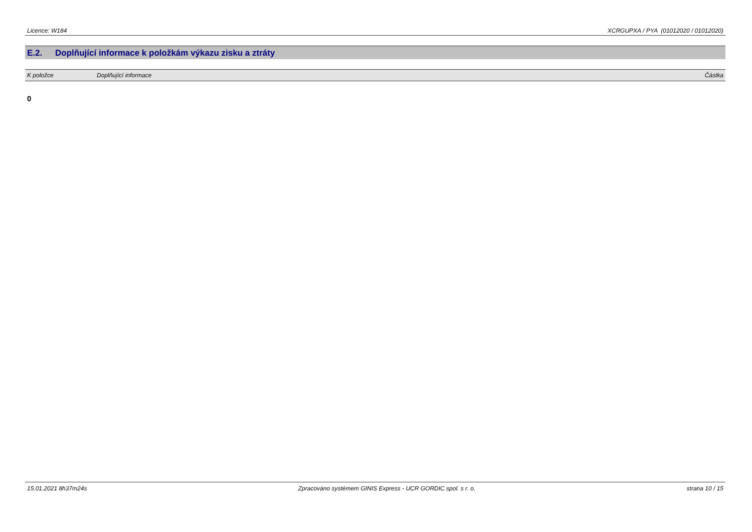Licence: W184 XCRGUPXA / PYA (01012020 / 01012020)
E.2. Doplňující informace k položkám výkazu zisku a ztráty
| K položce | Doplňující informace | Částka |
| --- | --- | --- |
0
15.01.2021 8h37m24s Zpracováno systémem GINIS Express - UCR GORDIC spol. s r. o. strana 10 / 15